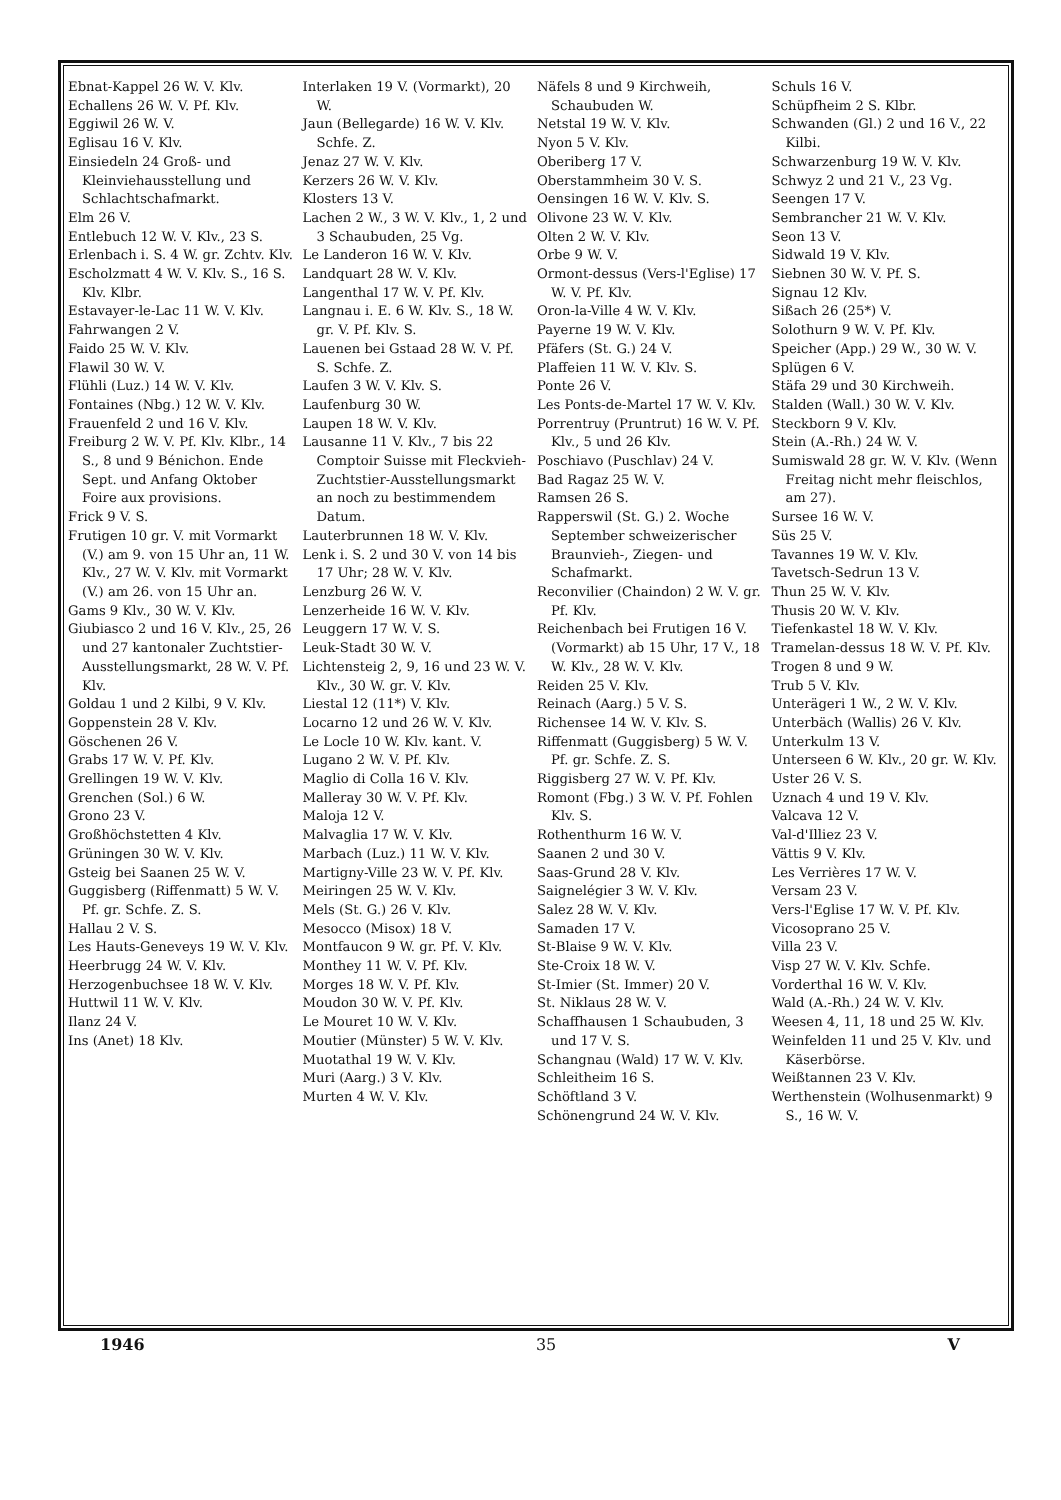Ebnat-Kappel 26 W. V. Klv.
Echallens 26 W. V. Pf. Klv.
Eggiwil 26 W. V.
Eglisau 16 V. Klv.
Einsiedeln 24 Groß- und Kleinviehausstellung und Schlachtschafmarkt.
Elm 26 V.
Entlebuch 12 W. V. Klv., 23 S.
Erlenbach i. S. 4 W. gr. Zchtv. Klv.
Escholzmatt 4 W. V. Klv. S., 16 S. Klv. Klbr.
Estavayer-le-Lac 11 W. V. Klv.
Fahrwangen 2 V.
Faido 25 W. V. Klv.
Flawil 30 W. V.
Flühli (Luz.) 14 W. V. Klv.
Fontaines (Nbg.) 12 W. V. Klv.
Frauenfeld 2 und 16 V. Klv.
Freiburg 2 W. V. Pf. Klv. Klbr., 14 S., 8 und 9 Bénichon. Ende Sept. und Anfang Oktober Foire aux provisions.
Frick 9 V. S.
Frutigen 10 gr. V. mit Vormarkt (V.) am 9. von 15 Uhr an, 11 W. Klv., 27 W. V. Klv. mit Vormarkt (V.) am 26. von 15 Uhr an.
Gams 9 Klv., 30 W. V. Klv.
Giubiasco 2 und 16 V. Klv., 25, 26 und 27 kantonaler Zuchtstier-Ausstellungsmarkt, 28 W. V. Pf. Klv.
Goldau 1 und 2 Kilbi, 9 V. Klv.
Goppenstein 28 V. Klv.
Göschenen 26 V.
Grabs 17 W. V. Pf. Klv.
Grellingen 19 W. V. Klv.
Grenchen (Sol.) 6 W.
Grono 23 V.
Großhöchstetten 4 Klv.
Grüningen 30 W. V. Klv.
Gsteig bei Saanen 25 W. V.
Guggisberg (Riffenmatt) 5 W. V. Pf. gr. Schfe. Z. S.
Hallau 2 V. S.
Les Hauts-Geneveys 19 W. V. Klv.
Heerbrugg 24 W. V. Klv.
Herzogenbuchsee 18 W. V. Klv.
Huttwil 11 W. V. Klv.
Ilanz 24 V.
Ins (Anet) 18 Klv.
Interlaken 19 V. (Vormarkt), 20 W.
Jaun (Bellegarde) 16 W. V. Klv. Schfe. Z.
Jenaz 27 W. V. Klv.
Kerzers 26 W. V. Klv.
Klosters 13 V.
Lachen 2 W., 3 W. V. Klv., 1, 2 und 3 Schaubuden, 25 Vg.
Le Landeron 16 W. V. Klv.
Landquart 28 W. V. Klv.
Langenthal 17 W. V. Pf. Klv.
Langnau i. E. 6 W. Klv. S., 18 W. gr. V. Pf. Klv. S.
Lauenen bei Gstaad 28 W. V. Pf. S. Schfe. Z.
Laufen 3 W. V. Klv. S.
Laufenburg 30 W.
Laupen 18 W. V. Klv.
Lausanne 11 V. Klv., 7 bis 22 Comptoir Suisse mit Fleckvieh-Zuchtstier-Ausstellungsmarkt an noch zu bestimmendem Datum.
Lauterbrunnen 18 W. V. Klv.
Lenk i. S. 2 und 30 V. von 14 bis 17 Uhr; 28 W. V. Klv.
Lenzburg 26 W. V.
Lenzerheide 16 W. V. Klv.
Leuggern 17 W. V. S.
Leuk-Stadt 30 W. V.
Lichtensteig 2, 9, 16 und 23 W. V. Klv., 30 W. gr. V. Klv.
Liestal 12 (11*) V. Klv.
Locarno 12 und 26 W. V. Klv.
Le Locle 10 W. Klv. kant. V.
Lugano 2 W. V. Pf. Klv.
Maglio di Colla 16 V. Klv.
Malleray 30 W. V. Pf. Klv.
Maloja 12 V.
Malvaglia 17 W. V. Klv.
Marbach (Luz.) 11 W. V. Klv.
Martigny-Ville 23 W. V. Pf. Klv.
Meiringen 25 W. V. Klv.
Mels (St. G.) 26 V. Klv.
Mesocco (Misox) 18 V.
Montfaucon 9 W. gr. Pf. V. Klv.
Monthey 11 W. V. Pf. Klv.
Morges 18 W. V. Pf. Klv.
Moudon 30 W. V. Pf. Klv.
Le Mouret 10 W. V. Klv.
Moutier (Münster) 5 W. V. Klv.
Muotathal 19 W. V. Klv.
Muri (Aarg.) 3 V. Klv.
Murten 4 W. V. Klv.
Näfels 8 und 9 Kirchweih, Schaubuden W.
Netstal 19 W. V. Klv.
Nyon 5 V. Klv.
Oberiberg 17 V.
Oberstammheim 30 V. S.
Oensingen 16 W. V. Klv. S.
Olivone 23 W. V. Klv.
Olten 2 W. V. Klv.
Orbe 9 W. V.
Ormont-dessus (Vers-l'Eglise) 17 W. V. Pf. Klv.
Oron-la-Ville 4 W. V. Klv.
Payerne 19 W. V. Klv.
Pfäfers (St. G.) 24 V.
Plaffeien 11 W. V. Klv. S.
Ponte 26 V.
Les Ponts-de-Martel 17 W. V. Klv.
Porrentruy (Pruntrut) 16 W. V. Pf. Klv., 5 und 26 Klv.
Poschiavo (Puschlav) 24 V.
Bad Ragaz 25 W. V.
Ramsen 26 S.
Rapperswil (St. G.) 2. Woche September schweizerischer Braunvieh-, Ziegen- und Schafmarkt.
Reconvilier (Chaindon) 2 W. V. gr. Pf. Klv.
Reichenbach bei Frutigen 16 V. (Vormarkt) ab 15 Uhr, 17 V., 18 W. Klv., 28 W. V. Klv.
Reiden 25 V. Klv.
Reinach (Aarg.) 5 V. S.
Richensee 14 W. V. Klv. S.
Riffenmatt (Guggisberg) 5 W. V. Pf. gr. Schfe. Z. S.
Riggisberg 27 W. V. Pf. Klv.
Romont (Fbg.) 3 W. V. Pf. Fohlen Klv. S.
Rothenthurm 16 W. V.
Saanen 2 und 30 V.
Saas-Grund 28 V. Klv.
Saignelégier 3 W. V. Klv.
Salez 28 W. V. Klv.
Samaden 17 V.
St-Blaise 9 W. V. Klv.
Ste-Croix 18 W. V.
St-Imier (St. Immer) 20 V.
St. Niklaus 28 W. V.
Schaffhausen 1 Schaubuden, 3 und 17 V. S.
Schangnau (Wald) 17 W. V. Klv.
Schleitheim 16 S.
Schöftland 3 V.
Schönengrund 24 W. V. Klv.
Schuls 16 V.
Schüpfheim 2 S. Klbr.
Schwanden (Gl.) 2 und 16 V., 22 Kilbi.
Schwarzenburg 19 W. V. Klv.
Schwyz 2 und 21 V., 23 Vg.
Seengen 17 V.
Sembrancher 21 W. V. Klv.
Seon 13 V.
Sidwald 19 V. Klv.
Siebnen 30 W. V. Pf. S.
Signau 12 Klv.
Sißach 26 (25*) V.
Solothurn 9 W. V. Pf. Klv.
Speicher (App.) 29 W., 30 W. V.
Splügen 6 V.
Stäfa 29 und 30 Kirchweih.
Stalden (Wall.) 30 W. V. Klv.
Steckborn 9 V. Klv.
Stein (A.-Rh.) 24 W. V.
Sumiswald 28 gr. W. V. Klv. (Wenn Freitag nicht mehr fleischlos, am 27).
Sursee 16 W. V.
Süs 25 V.
Tavannes 19 W. V. Klv.
Tavetsch-Sedrun 13 V.
Thun 25 W. V. Klv.
Thusis 20 W. V. Klv.
Tiefenkastel 18 W. V. Klv.
Tramelan-dessus 18 W. V. Pf. Klv.
Trogen 8 und 9 W.
Trub 5 V. Klv.
Unterägeri 1 W., 2 W. V. Klv.
Unterbäch (Wallis) 26 V. Klv.
Unterkulm 13 V.
Unterseen 6 W. Klv., 20 gr. W. Klv.
Uster 26 V. S.
Uznach 4 und 19 V. Klv.
Valcava 12 V.
Val-d'Illiez 23 V.
Vättis 9 V. Klv.
Les Verrières 17 W. V.
Versam 23 V.
Vers-l'Eglise 17 W. V. Pf. Klv.
Vicosoprano 25 V.
Villa 23 V.
Visp 27 W. V. Klv. Schfe.
Vorderthal 16 W. V. Klv.
Wald (A.-Rh.) 24 W. V. Klv.
Weesen 4, 11, 18 und 25 W. Klv.
Weinfelden 11 und 25 V. Klv. und Käserbörse.
Weißtannen 23 V. Klv.
Werthenstein (Wolhusenmarkt) 9 S., 16 W. V.
1946 35 V